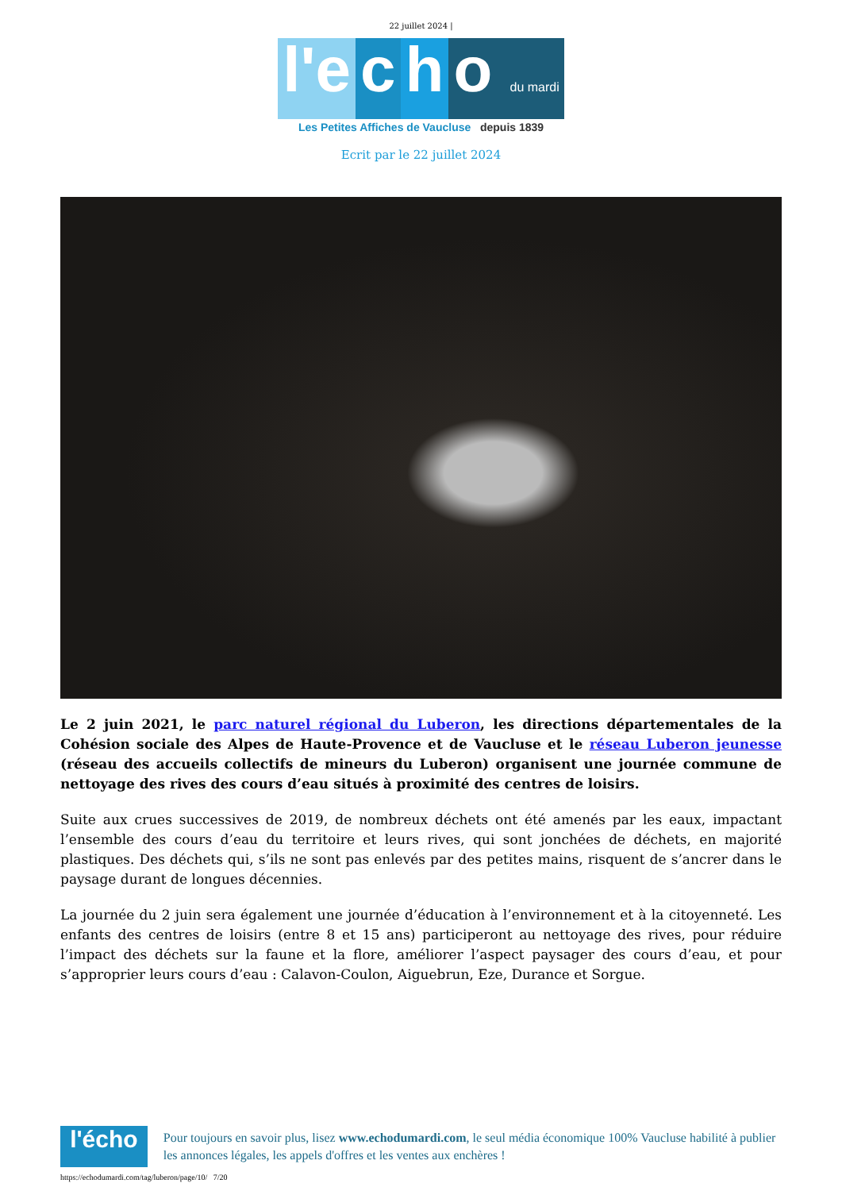22 juillet 2024 |
l'e c h o du mardi
Les Petites Affiches de Vaucluse depuis 1839
Ecrit par le 22 juillet 2024
Le 2 juin 2021, le parc naturel régional du Luberon, les directions départementales de la Cohésion sociale des Alpes de Haute-Provence et de Vaucluse et le réseau Luberon jeunesse (réseau des accueils collectifs de mineurs du Luberon) organisent une journée commune de nettoyage des rives des cours d’eau situés à proximité des centres de loisirs.
Suite aux crues successives de 2019, de nombreux déchets ont été amenés par les eaux, impactant l’ensemble des cours d’eau du territoire et leurs rives, qui sont jonchées de déchets, en majorité plastiques. Des déchets qui, s’ils ne sont pas enlevés par des petites mains, risquent de s’ancrer dans le paysage durant de longues décennies.
La journée du 2 juin sera également une journée d’éducation à l’environnement et à la citoyenneté. Les enfants des centres de loisirs (entre 8 et 15 ans) participeront au nettoyage des rives, pour réduire l’impact des déchets sur la faune et la flore, améliorer l’aspect paysager des cours d’eau, et pour s’approprier leurs cours d’eau : Calavon-Coulon, Aiguebrun, Eze, Durance et Sorgue.
l'écho
Pour toujours en savoir plus, lisez www.echodumardi.com, le seul média économique 100% Vaucluse habilité à publier les annonces légales, les appels d'offres et les ventes aux enchères !
https://echodumardi.com/tag/luberon/page/10/ 7/20